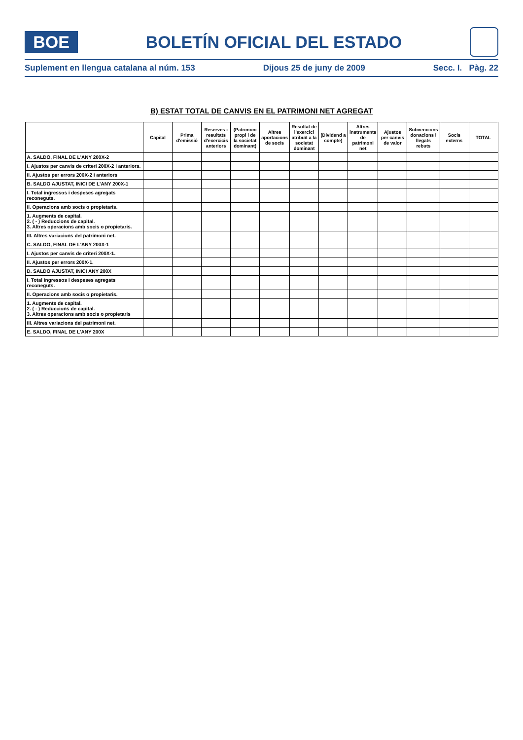BOE
BOLETÍN OFICIAL DEL ESTADO
Suplement en llengua catalana al núm. 153 Dijous 25 de juny de 2009 Secc. I. Pàg. 22
B) ESTAT TOTAL DE CANVIS EN EL PATRIMONI NET AGREGAT
| | Capital | Prima d'emissió | Reserves i resultats d'exercicis anteriors | (Patrimoni propi i de la societat dominant) | Altres aportacions de socis | Resultat de l'exercici atribuït a la societat dominant | (Dividend a compte) | Altres instruments de patrimoni net | Ajustos per canvis de valor | Subvencions donacions i llegats rebuts | Socis externs | TOTAL |
| --- | --- | --- | --- | --- | --- | --- | --- | --- | --- | --- | --- | --- |
| A. SALDO, FINAL DE L'ANY 200X-2 | | | | | | | | | | | | |
| I. Ajustos per canvis de criteri 200X-2 i anteriors. | | | | | | | | | | | | |
| II. Ajustos per errors 200X-2 i anteriors | | | | | | | | | | | | |
| B. SALDO AJUSTAT, INICI DE L'ANY 200X-1 | | | | | | | | | | | | |
| I. Total ingressos i despeses agregats reconeguts. | | | | | | | | | | | | |
| II. Operacions amb socis o propietaris. | | | | | | | | | | | | |
| 1. Augments de capital. 2. ( - ) Reduccions de capital. 3. Altres operacions amb socis o propietaris. | | | | | | | | | | | | |
| III. Altres variacions del patrimoni net. | | | | | | | | | | | | |
| C. SALDO, FINAL DE L'ANY 200X-1 | | | | | | | | | | | | |
| I. Ajustos per canvis de criteri 200X-1. | | | | | | | | | | | | |
| II. Ajustos per errors 200X-1. | | | | | | | | | | | | |
| D. SALDO AJUSTAT, INICI ANY 200X | | | | | | | | | | | | |
| I. Total ingressos i despeses agregats reconeguts. | | | | | | | | | | | | |
| II. Operacions amb socis o propietaris. | | | | | | | | | | | | |
| 1. Augments de capital. 2. ( - ) Reduccions de capital. 3. Altres operacions amb socis o propietaris | | | | | | | | | | | | |
| III. Altres variacions del patrimoni net. | | | | | | | | | | | | |
| E. SALDO, FINAL DE L'ANY 200X | | | | | | | | | | | | |